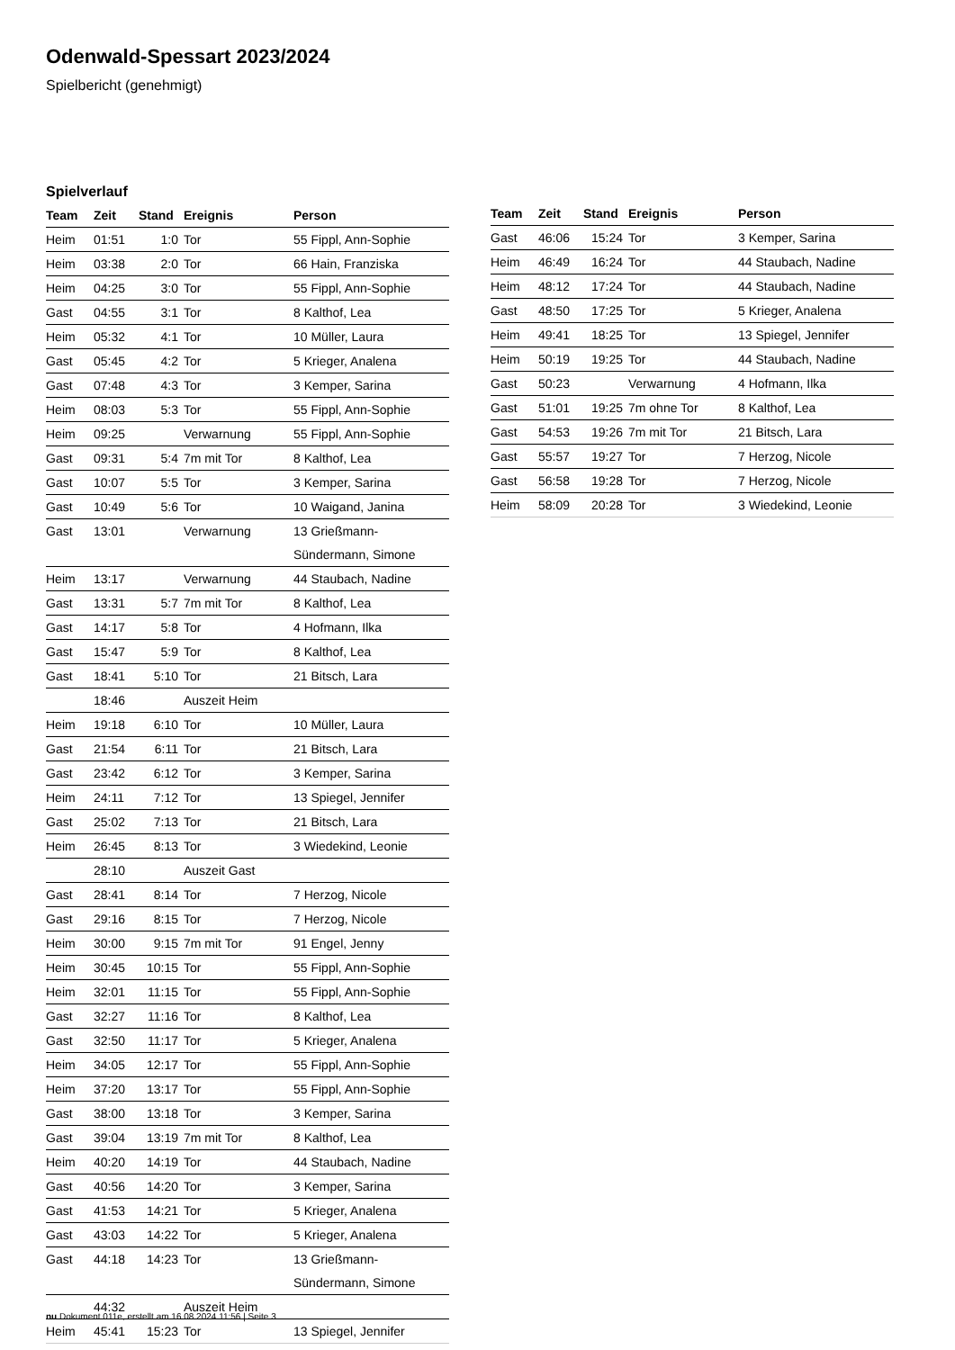Odenwald-Spessart 2023/2024
Spielbericht (genehmigt)
Spielverlauf
| Team | Zeit | Stand | Ereignis | Person |
| --- | --- | --- | --- | --- |
| Heim | 01:51 | 1:0 | Tor | 55 Fippl, Ann-Sophie |
| Heim | 03:38 | 2:0 | Tor | 66 Hain, Franziska |
| Heim | 04:25 | 3:0 | Tor | 55 Fippl, Ann-Sophie |
| Gast | 04:55 | 3:1 | Tor | 8 Kalthof, Lea |
| Heim | 05:32 | 4:1 | Tor | 10 Müller, Laura |
| Gast | 05:45 | 4:2 | Tor | 5 Krieger, Analena |
| Gast | 07:48 | 4:3 | Tor | 3 Kemper, Sarina |
| Heim | 08:03 | 5:3 | Tor | 55 Fippl, Ann-Sophie |
| Heim | 09:25 | | Verwarnung | 55 Fippl, Ann-Sophie |
| Gast | 09:31 | 5:4 | 7m mit Tor | 8 Kalthof, Lea |
| Gast | 10:07 | 5:5 | Tor | 3 Kemper, Sarina |
| Gast | 10:49 | 5:6 | Tor | 10 Waigand, Janina |
| Gast | 13:01 | | Verwarnung | 13 Grießmann- Sündermann, Simone |
| Heim | 13:17 | | Verwarnung | 44 Staubach, Nadine |
| Gast | 13:31 | 5:7 | 7m mit Tor | 8 Kalthof, Lea |
| Gast | 14:17 | 5:8 | Tor | 4 Hofmann, Ilka |
| Gast | 15:47 | 5:9 | Tor | 8 Kalthof, Lea |
| Gast | 18:41 | 5:10 | Tor | 21 Bitsch, Lara |
| | 18:46 | | Auszeit Heim | |
| Heim | 19:18 | 6:10 | Tor | 10 Müller, Laura |
| Gast | 21:54 | 6:11 | Tor | 21 Bitsch, Lara |
| Gast | 23:42 | 6:12 | Tor | 3 Kemper, Sarina |
| Heim | 24:11 | 7:12 | Tor | 13 Spiegel, Jennifer |
| Gast | 25:02 | 7:13 | Tor | 21 Bitsch, Lara |
| Heim | 26:45 | 8:13 | Tor | 3 Wiedekind, Leonie |
| | 28:10 | | Auszeit Gast | |
| Gast | 28:41 | 8:14 | Tor | 7 Herzog, Nicole |
| Gast | 29:16 | 8:15 | Tor | 7 Herzog, Nicole |
| Heim | 30:00 | 9:15 | 7m mit Tor | 91 Engel, Jenny |
| Heim | 30:45 | 10:15 | Tor | 55 Fippl, Ann-Sophie |
| Heim | 32:01 | 11:15 | Tor | 55 Fippl, Ann-Sophie |
| Gast | 32:27 | 11:16 | Tor | 8 Kalthof, Lea |
| Gast | 32:50 | 11:17 | Tor | 5 Krieger, Analena |
| Heim | 34:05 | 12:17 | Tor | 55 Fippl, Ann-Sophie |
| Heim | 37:20 | 13:17 | Tor | 55 Fippl, Ann-Sophie |
| Gast | 38:00 | 13:18 | Tor | 3 Kemper, Sarina |
| Gast | 39:04 | 13:19 | 7m mit Tor | 8 Kalthof, Lea |
| Heim | 40:20 | 14:19 | Tor | 44 Staubach, Nadine |
| Gast | 40:56 | 14:20 | Tor | 3 Kemper, Sarina |
| Gast | 41:53 | 14:21 | Tor | 5 Krieger, Analena |
| Gast | 43:03 | 14:22 | Tor | 5 Krieger, Analena |
| Gast | 44:18 | 14:23 | Tor | 13 Grießmann- Sündermann, Simone |
| | 44:32 | | Auszeit Heim | |
| Heim | 45:41 | 15:23 | Tor | 13 Spiegel, Jennifer |
| Team | Zeit | Stand | Ereignis | Person |
| --- | --- | --- | --- | --- |
| Gast | 46:06 | 15:24 | Tor | 3 Kemper, Sarina |
| Heim | 46:49 | 16:24 | Tor | 44 Staubach, Nadine |
| Heim | 48:12 | 17:24 | Tor | 44 Staubach, Nadine |
| Gast | 48:50 | 17:25 | Tor | 5 Krieger, Analena |
| Heim | 49:41 | 18:25 | Tor | 13 Spiegel, Jennifer |
| Heim | 50:19 | 19:25 | Tor | 44 Staubach, Nadine |
| Gast | 50:23 | | Verwarnung | 4 Hofmann, Ilka |
| Gast | 51:01 | 19:25 | 7m ohne Tor | 8 Kalthof, Lea |
| Gast | 54:53 | 19:26 | 7m mit Tor | 21 Bitsch, Lara |
| Gast | 55:57 | 19:27 | Tor | 7 Herzog, Nicole |
| Gast | 56:58 | 19:28 | Tor | 7 Herzog, Nicole |
| Heim | 58:09 | 20:28 | Tor | 3 Wiedekind, Leonie |
nu.Dokument 011e, erstellt am 16.08.2024 11:56 | Seite 3